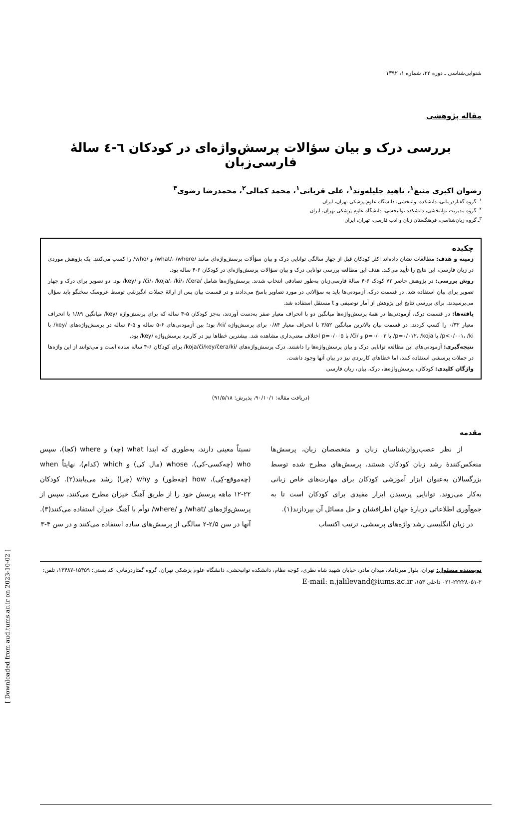شنوایی‌شناسی ـ دوره ۲۲، شماره ۱، ۱۳۹۲
مقاله پژوهشی
بررسی درک و بیان سؤالات پرسش‌واژه‌ای در کودکان ٦-٤ سالۀ فارسی‌زبان
رضوان اکبری منیع<sup>۱</sup>، ناهید جلیله‌وند<sup>۱</sup>، علی قربانی<sup>۱</sup>، محمد کمالی<sup>۲</sup>، محمدرضا رضوی<sup>۳</sup>
<sup>۱</sup> ـ گروه گفتاردرمانی، دانشکده توانبخشی، دانشگاه علوم پزشکی تهران، ایران
<sup>۲</sup> ـ گروه مدیریت توانبخشی، دانشکده توانبخشی، دانشگاه علوم پزشکی تهران، ایران
<sup>۳</sup> ـ گروه زبان‌شناسی، فرهنگستان زبان و ادب فارسی، تهران، ایران
چکیده
زمینه و هدف: مطالعات نشان داده‌اند اکثر کودکان قبل از چهار سالگی توانایی درک و بیان سؤألات پرسش‌واژه‌ای مانند /what/، /where/ و /who/ را کسب می‌کنند. یک پژوهش موردی در زبان فارسی، این نتایج را تأیید می‌کند. هدف این مطالعه بررسی توانایی درک و بیان سؤالات پرسش‌واژه‌ای در کودکان ۶-۴ ساله بود.
روش بررسی: در پژوهش حاضر ۷۲ کودک ۶-۴ سالۀ فارسی‌زبان به‌طور تصادفی انتخاب شدند. پرسش‌واژه‌ها شامل /či/، /koja/، /ki/، /čera/ و /key/ بود. دو تصویر برای درک و چهار تصویر برای بیان استفاده شد. در قسمت درک، آزمودنی‌ها باید به سؤالاتی در مورد تصاویر پاسخ می‌دادند و در قسمت بیان پس از ارائۀ جملات انگیزشی توسط عروسک سخنگو باید سؤال می‌پرسیدند. برای بررسی نتایج این پژوهش از آمار توصیفی و t مستقل استفاده شد.
یافته‌ها: در قسمت درک، آزمودنی‌ها در همۀ پرسش‌واژه‌ها میانگین دو با انحراف معیار صفر به‌دست آوردند، به‌جز کودکان ۵-۴ ساله که برای پرسش‌واژه /key/ میانگین ۱/۸۹ با انحراف معیار ۰/۳۲ را کسب کردند. در قسمت بیان بالاترین میانگین ۳/۵۲ با انحراف معیار ۰/۸۴ برای پرسش‌واژه /ki/ بود؛ بین آزمودنی‌های ۶-۵ ساله و ۵-۴ ساله در پرسش‌واژه‌های /key/ با p<۰/۰۰۱، /ki/ با p=۰/۰۱۲، /koja/ با p=۰/۰۰۳ و /či/ با p=۰/۰۰۵ اختلاف معنی‌داری مشاهده شد. بیشترین خطاها نیز در کاربرد پرسش‌واژه /key/ بود.
نتیجه‌گیری: آزمودنی‌های این مطالعه توانایی درک و بیان پرسش‌واژه‌ها را داشتند. درک پرسش‌واژه‌های /koja/či/key/čera/ki/ برای کودکان ۶-۴ ساله ساده است و می‌توانند از این واژه‌ها در جملات پرسشی استفاده کنند، اما خطاهای کاربردی نیز در بیان آنها وجود داشت.
واژگان کلیدی: کودکان، پرسش‌واژه‌ها، درک، بیان، زبان فارسی
(دریافت مقاله: ۹۰/۱۰/۱، پذیرش: ۹۱/۵/۱۸)
مقدمه
از نظر عصب‌روان‌شناسان زبان و متخصصان زبان، پرسش‌ها منعکس‌کنندۀ رشد زبان کودکان هستند. پرسش‌های مطرح شده توسط بزرگسالان به‌عنوان ابزار آموزشی کودکان برای مهارت‌های خاص زبانی به‌کار می‌روند. توانایی پرسیدن ابزار مفیدی برای کودکان است تا به جمع‌آوری اطلاعاتی دربارۀ جهان اطرافشان و حل مسائل آن بپردازند(۱).
در زبان انگلیسی رشد واژه‌های پرسشی، ترتیب اکتساب
نسبتاً معینی دارند، به‌طوری که ابتدا what (چه) و where (کجا)، سپس who (چه‌کسی-کی)، whose (مال کی) و which (کدام)، نهایتاً when (چه‌موقع-کِی)، how (چه‌طور) و why (چرا) رشد می‌یابند(۲). کودکان ۲۲-۱۲ ماهه پرسش خود را از طریق آهنگ خیزان مطرح می‌کنند، سپس از پرسش‌واژه‌های /what/ و /where/ توأم با آهنگ خیزان استفاده می‌کنند(۳). آنها در سن ۲/۵-۲ سالگی از پرسش‌های ساده استفاده می‌کنند و در سن ۴-۳
نویسنده مسئول: تهران، بلوار میرداماد، میدان مادر، خیابان شهید شاه نظری، کوچه نظام، دانشکده توانبخشی، دانشگاه علوم پزشکی تهران، گروه گفتاردرمانی، کد پستی: ۱۵۴۵۹-۱۳۴۸۷، تلفن: ۲-۲۲۲۲۸۰۵۱-۰۲۱ داخلی ۱۵۳، E-mail: n.jalilevand@iums.ac.ir
[ Downloaded from aud.tums.ac.ir on 2023-10-02 ]